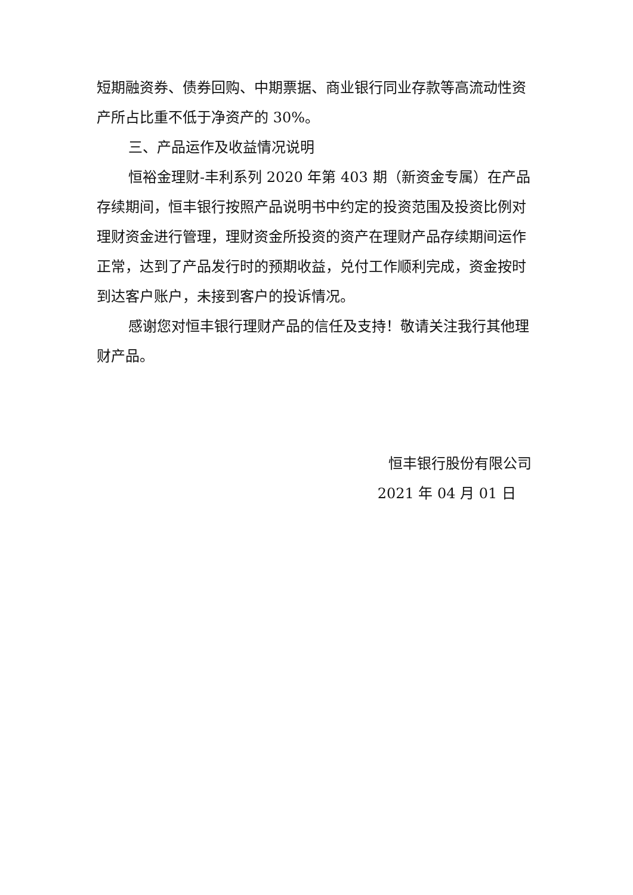短期融资券、债券回购、中期票据、商业银行同业存款等高流动性资产所占比重不低于净资产的 30%。
三、产品运作及收益情况说明
恒裕金理财-丰利系列 2020 年第 403 期（新资金专属）在产品存续期间，恒丰银行按照产品说明书中约定的投资范围及投资比例对理财资金进行管理，理财资金所投资的资产在理财产品存续期间运作正常，达到了产品发行时的预期收益，兑付工作顺利完成，资金按时到达客户账户，未接到客户的投诉情况。
感谢您对恒丰银行理财产品的信任及支持！敬请关注我行其他理财产品。
恒丰银行股份有限公司
2021 年 04 月 01 日